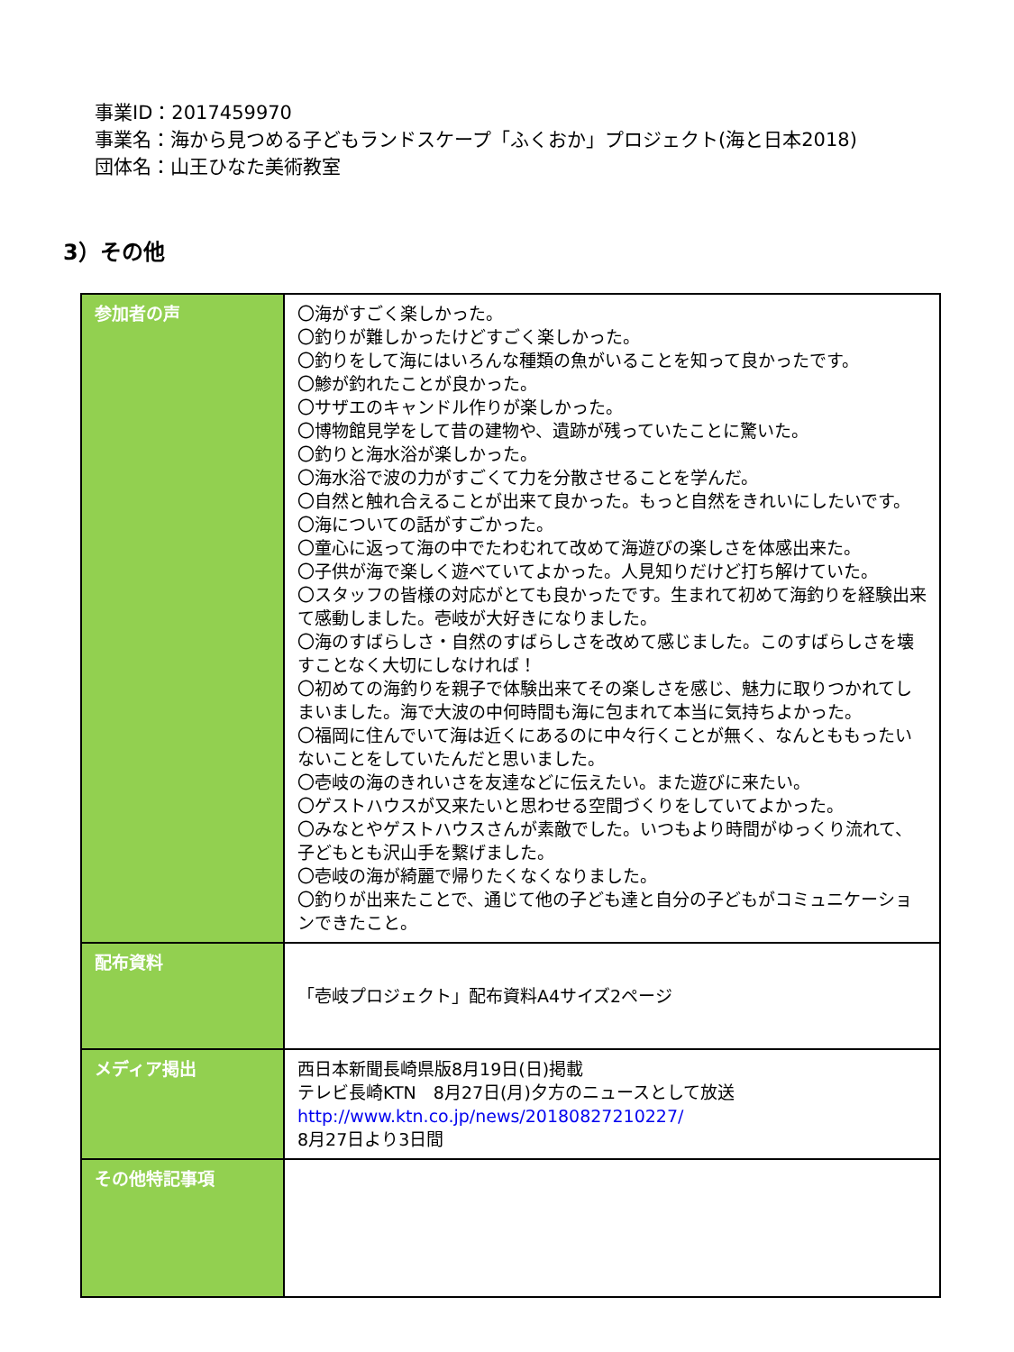事業ID：2017459970
事業名：海から見つめる子どもランドスケープ「ふくおか」プロジェクト(海と日本2018)
団体名：山王ひなた美術教室
3）その他
| 参加者の声 | 〇海がすごく楽しかった。 〇釣りが難しかったけどすごく楽しかった。 〇釣りをして海にはいろんな種類の魚がいることを知って良かったです。 〇鯵が釣れたことが良かった。 〇サザエのキャンドル作りが楽しかった。 〇博物館見学をして昔の建物や、遺跡が残っていたことに驚いた。 〇釣りと海水浴が楽しかった。 〇海水浴で波の力がすごくて力を分散させることを学んだ。 〇自然と触れ合えることが出来て良かった。もっと自然をきれいにしたいです。 〇海についての話がすごかった。 〇童心に返って海の中でたわむれて改めて海遊びの楽しさを体感出来た。 〇子供が海で楽しく遊べていてよかった。人見知りだけど打ち解けていた。 〇スタッフの皆様の対応がとても良かったです。生まれて初めて海釣りを経験出来て感動しました。壱岐が大好きになりました。 〇海のすばらしさ・自然のすばらしさを改めて感じました。このすばらしさを壊すことなく大切にしなければ！ 〇初めての海釣りを親子で体験出来てその楽しさを感じ、魅力に取りつかれてしまいました。海で大波の中何時間も海に包まれて本当に気持ちよかった。 〇福岡に住んでいて海は近くにあるのに中々行くことが無く、なんとももったいないことをしていたんだと思いました。 〇壱岐の海のきれいさを友達などに伝えたい。また遊びに来たい。 〇ゲストハウスが又来たいと思わせる空間づくりをしていてよかった。 〇みなとやゲストハウスさんが素敵でした。いつもより時間がゆっくり流れて、子どもとも沢山手を繋げました。 〇壱岐の海が綺麗で帰りたくなくなりました。 〇釣りが出来たことで、通じて他の子ども達と自分の子どもがコミュニケーションできたこと。 |
| 配布資料 | 「壱岐プロジェクト」配布資料A4サイズ2ページ |
| メディア掲出 | 西日本新聞長崎県版8月19日(日)掲載 テレビ長崎KTN 8月27日(月)夕方のニュースとして放送 http://www.ktn.co.jp/news/20180827210227/ 8月27日より3日間 |
| その他特記事項 | |